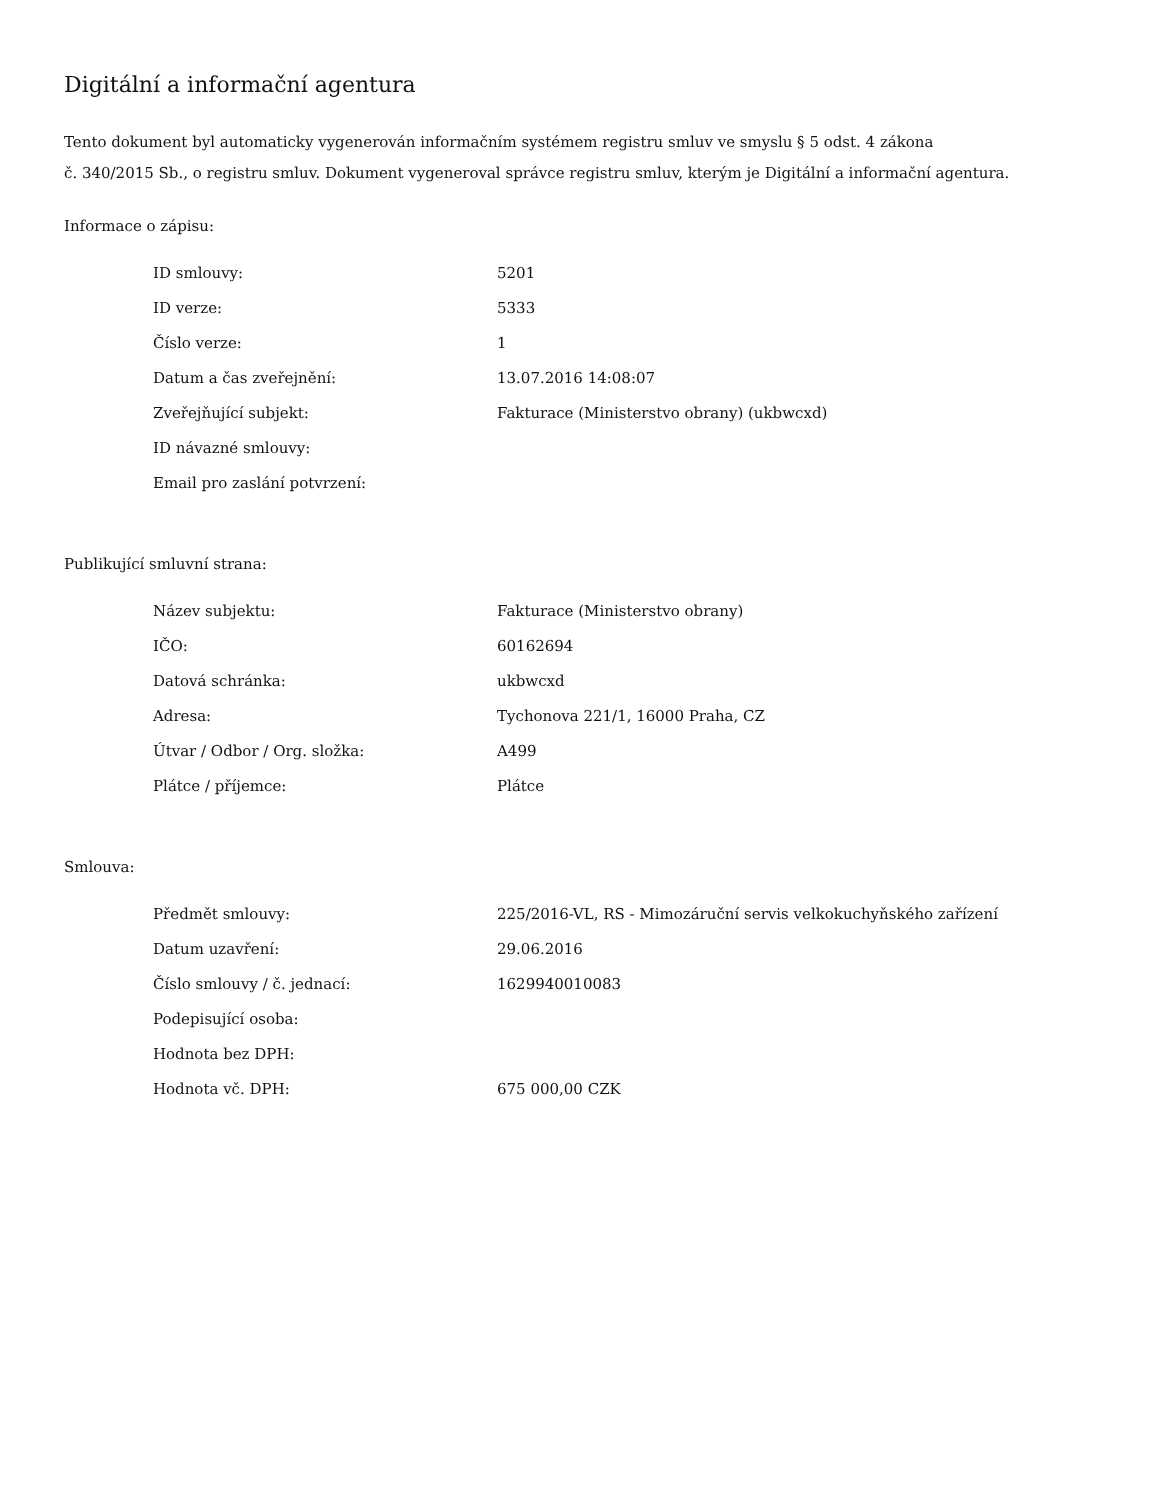Digitální a informační agentura
Tento dokument byl automaticky vygenerován informačním systémem registru smluv ve smyslu § 5 odst. 4 zákona
č. 340/2015 Sb., o registru smluv. Dokument vygeneroval správce registru smluv, kterým je Digitální a informační agentura.
Informace o zápisu:
| ID smlouvy: | 5201 |
| ID verze: | 5333 |
| Číslo verze: | 1 |
| Datum a čas zveřejnění: | 13.07.2016 14:08:07 |
| Zveřejňující subjekt: | Fakturace (Ministerstvo obrany) (ukbwcxd) |
| ID návazné smlouvy: | |
| Email pro zaslání potvrzení: | |
Publikující smluvní strana:
| Název subjektu: | Fakturace (Ministerstvo obrany) |
| IČO: | 60162694 |
| Datová schránka: | ukbwcxd |
| Adresa: | Tychonova 221/1, 16000 Praha, CZ |
| Útvar / Odbor / Org. složka: | A499 |
| Plátce / příjemce: | Plátce |
Smlouva:
| Předmět smlouvy: | 225/2016-VL, RS - Mimozáruční servis velkokuchyňského zařízení |
| Datum uzavření: | 29.06.2016 |
| Číslo smlouvy / č. jednací: | 1629940010083 |
| Podepisující osoba: | |
| Hodnota bez DPH: | |
| Hodnota vč. DPH: | 675 000,00 CZK |